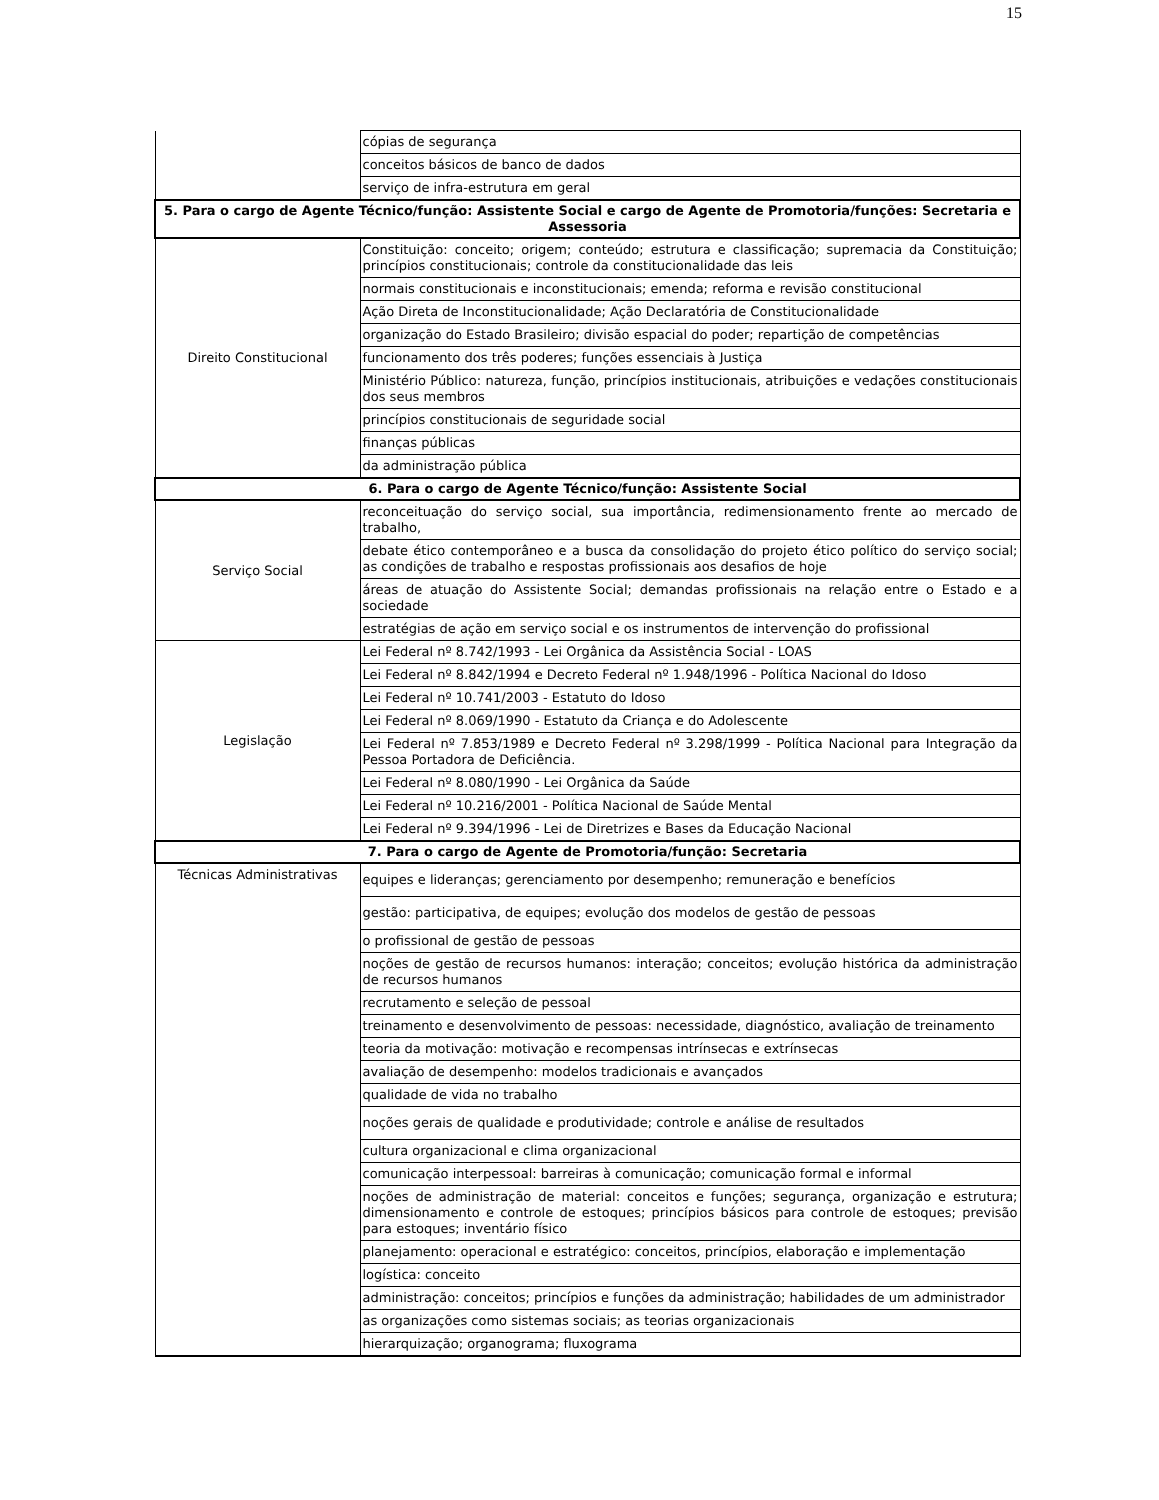15
| | cópias de segurança |
| | conceitos básicos de banco de dados |
| | serviço de infra-estrutura em geral |
| 5. Para o cargo de Agente Técnico/função: Assistente Social e cargo de Agente de Promotoria/funções: Secretaria e Assessoria | |
| Direito Constitucional | Constituição: conceito; origem; conteúdo; estrutura e classificação; supremacia da Constituição; princípios constitucionais; controle da constitucionalidade das leis |
| | normais constitucionais e inconstitucionais; emenda; reforma e revisão constitucional |
| | Ação Direta de Inconstitucionalidade; Ação Declaratória de Constitucionalidade |
| | organização do Estado Brasileiro; divisão espacial do poder; repartição de competências |
| | funcionamento dos três poderes; funções essenciais à Justiça |
| | Ministério Público: natureza, função, princípios institucionais, atribuições e vedações constitucionais dos seus membros |
| | princípios constitucionais de seguridade social |
| | finanças públicas |
| | da administração pública |
| 6. Para o cargo de Agente Técnico/função: Assistente Social | |
| Serviço Social | reconceituação do serviço social, sua importância, redimensionamento frente ao mercado de trabalho, |
| | debate ético contemporâneo e a busca da consolidação do projeto ético político do serviço social; as condições de trabalho e respostas profissionais aos desafios de hoje |
| | áreas de atuação do Assistente Social; demandas profissionais na relação entre o Estado e a sociedade |
| | estratégias de ação em serviço social e os instrumentos de intervenção do profissional |
| Legislação | Lei Federal nº 8.742/1993 - Lei Orgânica da Assistência Social - LOAS |
| | Lei Federal nº 8.842/1994 e Decreto Federal nº 1.948/1996 - Política Nacional do Idoso |
| | Lei Federal nº 10.741/2003 - Estatuto do Idoso |
| | Lei Federal nº 8.069/1990 - Estatuto da Criança e do Adolescente |
| | Lei Federal nº 7.853/1989 e Decreto Federal nº 3.298/1999 - Política Nacional para Integração da Pessoa Portadora de Deficiência. |
| | Lei Federal nº 8.080/1990 - Lei Orgânica da Saúde |
| | Lei Federal nº 10.216/2001 - Política Nacional de Saúde Mental |
| | Lei Federal nº 9.394/1996 - Lei de Diretrizes e Bases da Educação Nacional |
| 7. Para o cargo de Agente de Promotoria/função: Secretaria | |
| Técnicas Administrativas | equipes e lideranças; gerenciamento por desempenho; remuneração e benefícios |
| | gestão: participativa, de equipes; evolução dos modelos de gestão de pessoas |
| | o profissional de gestão de pessoas |
| | noções de gestão de recursos humanos: interação; conceitos; evolução histórica da administração de recursos humanos |
| | recrutamento e seleção de pessoal |
| | treinamento e desenvolvimento de pessoas: necessidade, diagnóstico, avaliação de treinamento |
| | teoria da motivação: motivação e recompensas intrínsecas e extrínsecas |
| | avaliação de desempenho: modelos tradicionais e avançados |
| | qualidade de vida no trabalho |
| | noções gerais de qualidade e produtividade; controle e análise de resultados |
| | cultura organizacional e clima organizacional |
| | comunicação interpessoal: barreiras à comunicação; comunicação formal e informal |
| | noções de administração de material: conceitos e funções; segurança, organização e estrutura; dimensionamento e controle de estoques; princípios básicos para controle de estoques; previsão para estoques; inventário físico |
| | planejamento: operacional e estratégico: conceitos, princípios, elaboração e implementação |
| | logística: conceito |
| | administração: conceitos; princípios e funções da administração; habilidades de um administrador |
| | as organizações como sistemas sociais; as teorias organizacionais |
| | hierarquização; organograma; fluxograma |